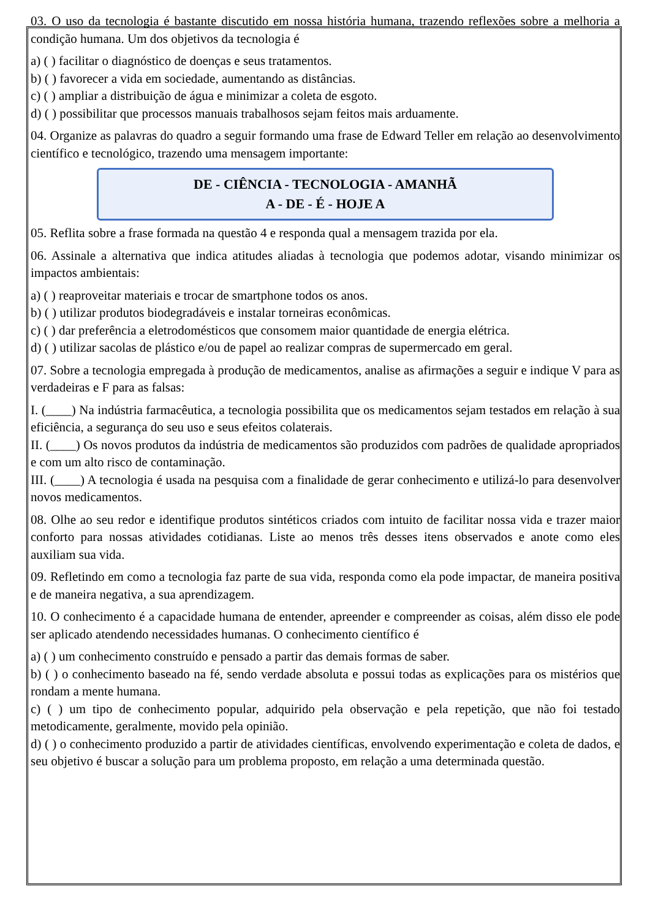03. O uso da tecnologia é bastante discutido em nossa história humana, trazendo reflexões sobre a melhoria a condição humana. Um dos objetivos da tecnologia é
a) ( ) facilitar o diagnóstico de doenças e seus tratamentos.
b) ( ) favorecer a vida em sociedade, aumentando as distâncias.
c) ( ) ampliar a distribuição de água e minimizar a coleta de esgoto.
d) ( ) possibilitar que processos manuais trabalhosos sejam feitos mais arduamente.
04. Organize as palavras do quadro a seguir formando uma frase de Edward Teller em relação ao desenvolvimento científico e tecnológico, trazendo uma mensagem importante:
DE - CIÊNCIA - TECNOLOGIA - AMANHÃ
A - DE - É - HOJE A
05. Reflita sobre a frase formada na questão 4 e responda qual a mensagem trazida por ela.
06. Assinale a alternativa que indica atitudes aliadas à tecnologia que podemos adotar, visando minimizar os impactos ambientais:
a) ( ) reaproveitar materiais e trocar de smartphone todos os anos.
b) ( ) utilizar produtos biodegradáveis e instalar torneiras econômicas.
c) ( ) dar preferência a eletrodomésticos que consomem maior quantidade de energia elétrica.
d) ( ) utilizar sacolas de plástico e/ou de papel ao realizar compras de supermercado em geral.
07. Sobre a tecnologia empregada à produção de medicamentos, analise as afirmações a seguir e indique V para as verdadeiras e F para as falsas:
I. (____) Na indústria farmacêutica, a tecnologia possibilita que os medicamentos sejam testados em relação à sua eficiência, a segurança do seu uso e seus efeitos colaterais.
II. (____) Os novos produtos da indústria de medicamentos são produzidos com padrões de qualidade apropriados e com um alto risco de contaminação.
III. (____) A tecnologia é usada na pesquisa com a finalidade de gerar conhecimento e utilizá-lo para desenvolver novos medicamentos.
08. Olhe ao seu redor e identifique produtos sintéticos criados com intuito de facilitar nossa vida e trazer maior conforto para nossas atividades cotidianas. Liste ao menos três desses itens observados e anote como eles auxiliam sua vida.
09. Refletindo em como a tecnologia faz parte de sua vida, responda como ela pode impactar, de maneira positiva e de maneira negativa, a sua aprendizagem.
10. O conhecimento é a capacidade humana de entender, apreender e compreender as coisas, além disso ele pode ser aplicado atendendo necessidades humanas. O conhecimento científico é
a) ( ) um conhecimento construído e pensado a partir das demais formas de saber.
b) ( ) o conhecimento baseado na fé, sendo verdade absoluta e possui todas as explicações para os mistérios que rondam a mente humana.
c) ( ) um tipo de conhecimento popular, adquirido pela observação e pela repetição, que não foi testado metodicamente, geralmente, movido pela opinião.
d) ( ) o conhecimento produzido a partir de atividades científicas, envolvendo experimentação e coleta de dados, e seu objetivo é buscar a solução para um problema proposto, em relação a uma determinada questão.